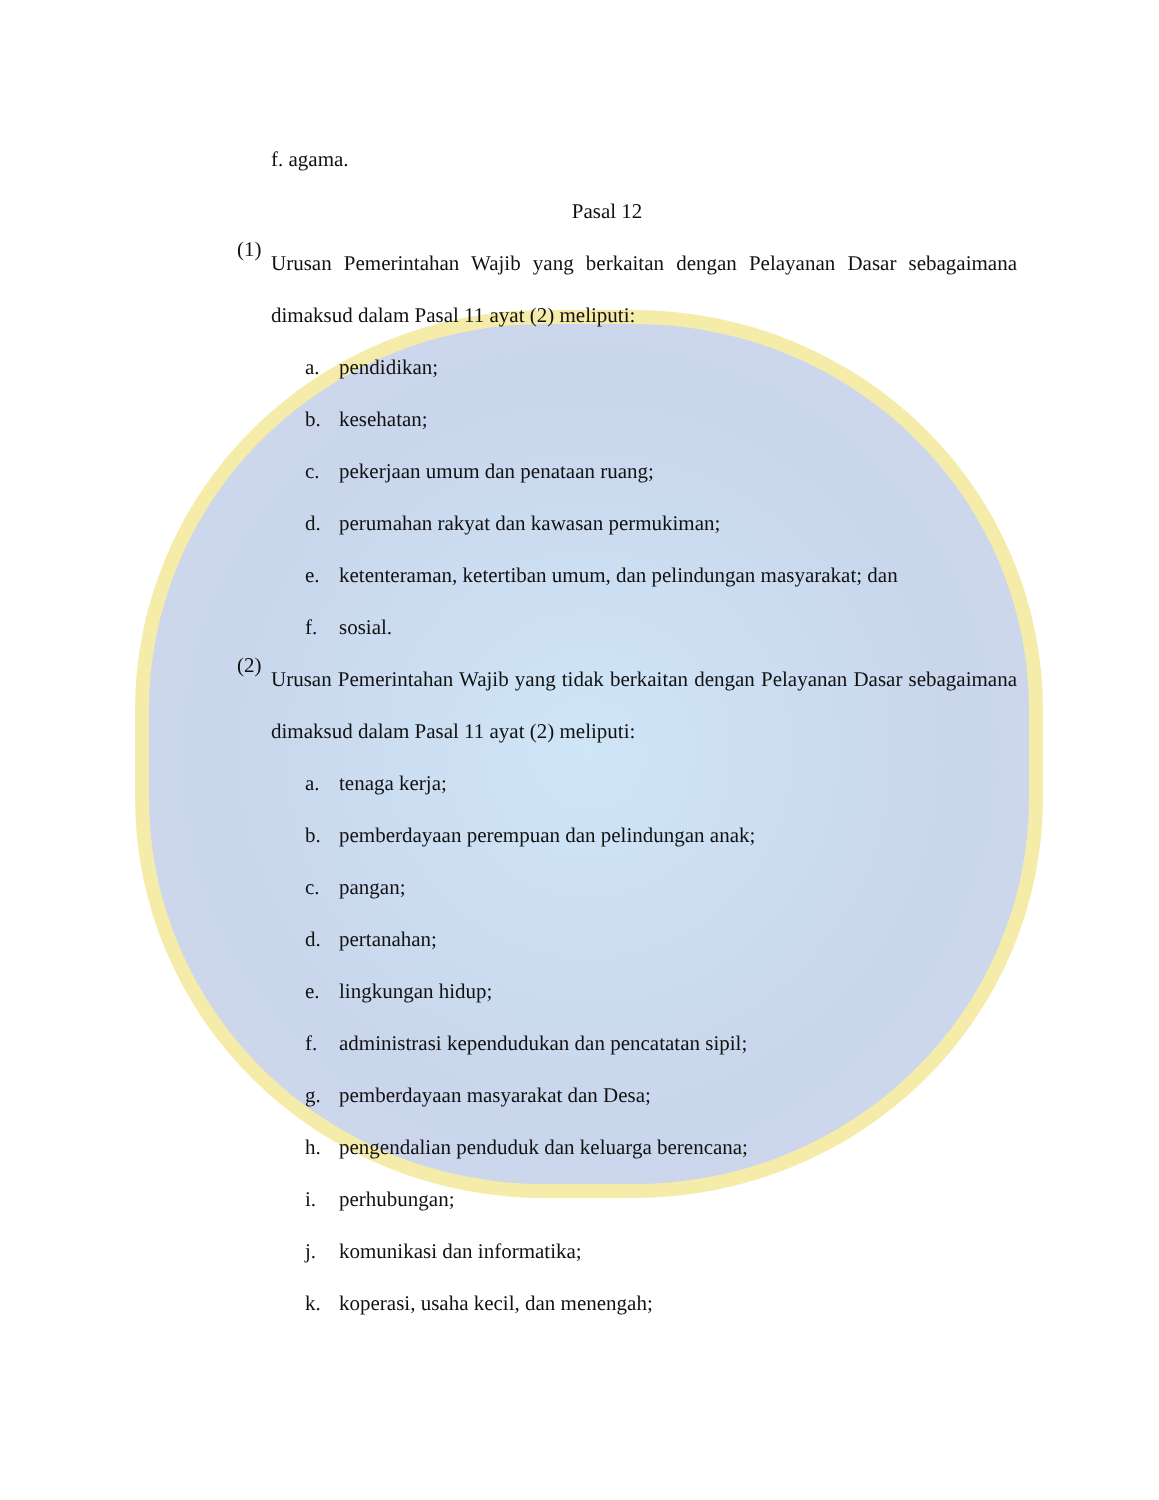f. agama.
Pasal 12
(1)
Urusan Pemerintahan Wajib yang berkaitan dengan Pelayanan Dasar sebagaimana dimaksud dalam Pasal 11 ayat (2) meliputi:
a. pendidikan;
b. kesehatan;
c. pekerjaan umum dan penataan ruang;
d. perumahan rakyat dan kawasan permukiman;
e. ketenteraman, ketertiban umum, dan pelindungan masyarakat; dan
f. sosial.
(2)
Urusan Pemerintahan Wajib yang tidak berkaitan dengan Pelayanan Dasar sebagaimana dimaksud dalam Pasal 11 ayat (2) meliputi:
a. tenaga kerja;
b. pemberdayaan perempuan dan pelindungan anak;
c. pangan;
d. pertanahan;
e. lingkungan hidup;
f. administrasi kependudukan dan pencatatan sipil;
g. pemberdayaan masyarakat dan Desa;
h. pengendalian penduduk dan keluarga berencana;
i. perhubungan;
j. komunikasi dan informatika;
k. koperasi, usaha kecil, dan menengah;